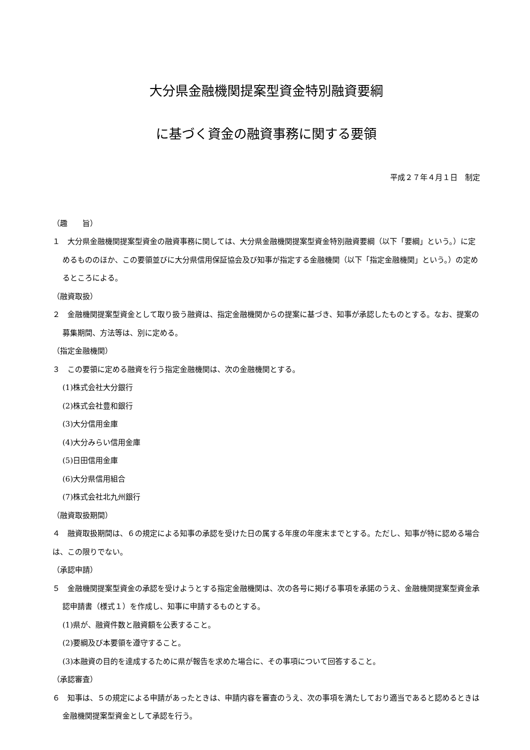大分県金融機関提案型資金特別融資要綱
に基づく資金の融資事務に関する要領
平成２７年４月１日　制定
（趣　　旨）
１　大分県金融機関提案型資金の融資事務に関しては、大分県金融機関提案型資金特別融資要綱（以下「要綱」という。）に定めるもののほか、この要領並びに大分県信用保証協会及び知事が指定する金融機関（以下「指定金融機関」という。）の定めるところによる。
（融資取扱）
２　金融機関提案型資金として取り扱う融資は、指定金融機関からの提案に基づき、知事が承認したものとする。なお、提案の募集期間、方法等は、別に定める。
（指定金融機関）
３　この要領に定める融資を行う指定金融機関は、次の金融機関とする。
(1)株式会社大分銀行
(2)株式会社豊和銀行
(3)大分信用金庫
(4)大分みらい信用金庫
(5)日田信用金庫
(6)大分県信用組合
(7)株式会社北九州銀行
（融資取扱期間）
４　融資取扱期間は、６の規定による知事の承認を受けた日の属する年度の年度末までとする。ただし、知事が特に認める場合は、この限りでない。
（承認申請）
５　金融機関提案型資金の承認を受けようとする指定金融機関は、次の各号に掲げる事項を承諾のうえ、金融機関提案型資金承認申請書（様式１）を作成し、知事に申請するものとする。
(1)県が、融資件数と融資額を公表すること。
(2)要綱及び本要領を遵守すること。
(3)本融資の目的を達成するために県が報告を求めた場合に、その事項について回答すること。
（承認審査）
６　知事は、５の規定による申請があったときは、申請内容を審査のうえ、次の事項を満たしており適当であると認めるときは金融機関提案型資金として承認を行う。